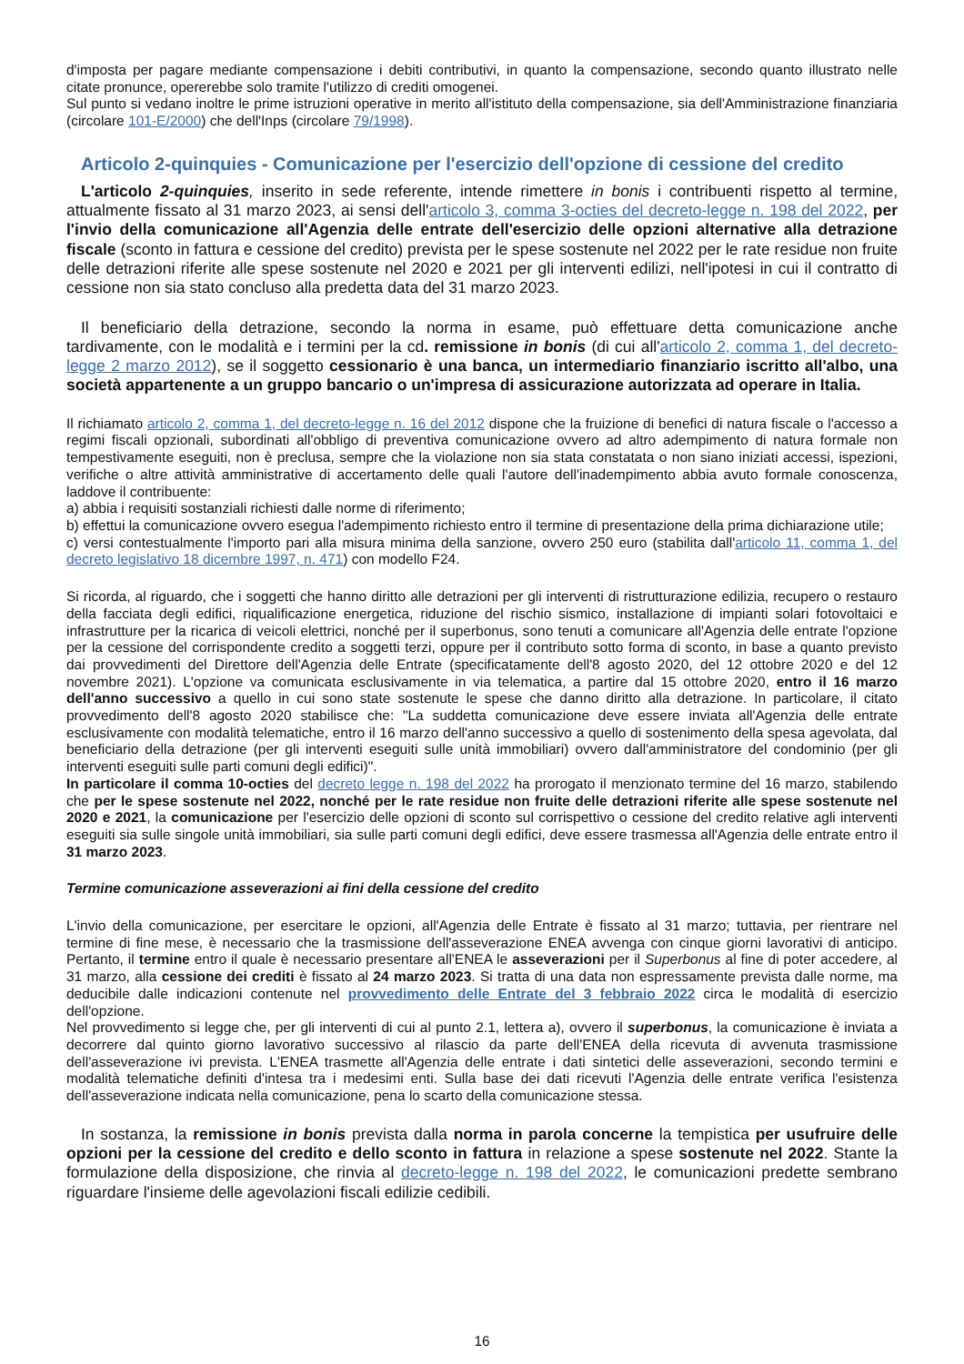d'imposta per pagare mediante compensazione i debiti contributivi, in quanto la compensazione, secondo quanto illustrato nelle citate pronunce, opererebbe solo tramite l'utilizzo di crediti omogenei.
Sul punto si vedano inoltre le prime istruzioni operative in merito all'istituto della compensazione, sia dell'Amministrazione finanziaria (circolare 101-E/2000) che dell'Inps (circolare 79/1998).
Articolo 2-quinquies - Comunicazione per l'esercizio dell'opzione di cessione del credito
L'articolo 2-quinquies, inserito in sede referente, intende rimettere in bonis i contribuenti rispetto al termine, attualmente fissato al 31 marzo 2023, ai sensi dell'articolo 3, comma 3-octies del decreto-legge n. 198 del 2022, per l'invio della comunicazione all'Agenzia delle entrate dell'esercizio delle opzioni alternative alla detrazione fiscale (sconto in fattura e cessione del credito) prevista per le spese sostenute nel 2022 per le rate residue non fruite delle detrazioni riferite alle spese sostenute nel 2020 e 2021 per gli interventi edilizi, nell'ipotesi in cui il contratto di cessione non sia stato concluso alla predetta data del 31 marzo 2023.
Il beneficiario della detrazione, secondo la norma in esame, può effettuare detta comunicazione anche tardivamente, con le modalità e i termini per la cd. remissione in bonis (di cui all'articolo 2, comma 1, del decreto-legge 2 marzo 2012), se il soggetto cessionario è una banca, un intermediario finanziario iscritto all'albo, una società appartenente a un gruppo bancario o un'impresa di assicurazione autorizzata ad operare in Italia.
Il richiamato articolo 2, comma 1, del decreto-legge n. 16 del 2012 dispone che la fruizione di benefici di natura fiscale o l'accesso a regimi fiscali opzionali, subordinati all'obbligo di preventiva comunicazione ovvero ad altro adempimento di natura formale non tempestivamente eseguiti, non è preclusa, sempre che la violazione non sia stata constatata o non siano iniziati accessi, ispezioni, verifiche o altre attività amministrative di accertamento delle quali l'autore dell'inadempimento abbia avuto formale conoscenza, laddove il contribuente:
a) abbia i requisiti sostanziali richiesti dalle norme di riferimento;
b) effettui la comunicazione ovvero esegua l'adempimento richiesto entro il termine di presentazione della prima dichiarazione utile;
c) versi contestualmente l'importo pari alla misura minima della sanzione, ovvero 250 euro (stabilita dall'articolo 11, comma 1, del decreto legislativo 18 dicembre 1997, n. 471) con modello F24.
Si ricorda, al riguardo, che i soggetti che hanno diritto alle detrazioni per gli interventi di ristrutturazione edilizia, recupero o restauro della facciata degli edifici, riqualificazione energetica, riduzione del rischio sismico, installazione di impianti solari fotovoltaici e infrastrutture per la ricarica di veicoli elettrici, nonché per il superbonus, sono tenuti a comunicare all'Agenzia delle entrate l'opzione per la cessione del corrispondente credito a soggetti terzi, oppure per il contributo sotto forma di sconto, in base a quanto previsto dai provvedimenti del Direttore dell'Agenzia delle Entrate (specificatamente dell'8 agosto 2020, del 12 ottobre 2020 e del 12 novembre 2021). L'opzione va comunicata esclusivamente in via telematica, a partire dal 15 ottobre 2020, entro il 16 marzo dell'anno successivo a quello in cui sono state sostenute le spese che danno diritto alla detrazione. In particolare, il citato provvedimento dell'8 agosto 2020 stabilisce che: "La suddetta comunicazione deve essere inviata all'Agenzia delle entrate esclusivamente con modalità telematiche, entro il 16 marzo dell'anno successivo a quello di sostenimento della spesa agevolata, dal beneficiario della detrazione (per gli interventi eseguiti sulle unità immobiliari) ovvero dall'amministratore del condominio (per gli interventi eseguiti sulle parti comuni degli edifici)".
In particolare il comma 10-octies del decreto legge n. 198 del 2022 ha prorogato il menzionato termine del 16 marzo, stabilendo che per le spese sostenute nel 2022, nonché per le rate residue non fruite delle detrazioni riferite alle spese sostenute nel 2020 e 2021, la comunicazione per l'esercizio delle opzioni di sconto sul corrispettivo o cessione del credito relative agli interventi eseguiti sia sulle singole unità immobiliari, sia sulle parti comuni degli edifici, deve essere trasmessa all'Agenzia delle entrate entro il 31 marzo 2023.
Termine comunicazione asseverazioni ai fini della cessione del credito
L'invio della comunicazione, per esercitare le opzioni, all'Agenzia delle Entrate è fissato al 31 marzo; tuttavia, per rientrare nel termine di fine mese, è necessario che la trasmissione dell'asseverazione ENEA avvenga con cinque giorni lavorativi di anticipo. Pertanto, il termine entro il quale è necessario presentare all'ENEA le asseverazioni per il Superbonus al fine di poter accedere, al 31 marzo, alla cessione dei crediti è fissato al 24 marzo 2023. Si tratta di una data non espressamente prevista dalle norme, ma deducibile dalle indicazioni contenute nel provvedimento delle Entrate del 3 febbraio 2022 circa le modalità di esercizio dell'opzione.
Nel provvedimento si legge che, per gli interventi di cui al punto 2.1, lettera a), ovvero il superbonus, la comunicazione è inviata a decorrere dal quinto giorno lavorativo successivo al rilascio da parte dell'ENEA della ricevuta di avvenuta trasmissione dell'asseverazione ivi prevista. L'ENEA trasmette all'Agenzia delle entrate i dati sintetici delle asseverazioni, secondo termini e modalità telematiche definiti d'intesa tra i medesimi enti. Sulla base dei dati ricevuti l'Agenzia delle entrate verifica l'esistenza dell'asseverazione indicata nella comunicazione, pena lo scarto della comunicazione stessa.
In sostanza, la remissione in bonis prevista dalla norma in parola concerne la tempistica per usufruire delle opzioni per la cessione del credito e dello sconto in fattura in relazione a spese sostenute nel 2022. Stante la formulazione della disposizione, che rinvia al decreto-legge n. 198 del 2022, le comunicazioni predette sembrano riguardare l'insieme delle agevolazioni fiscali edilizie cedibili.
16